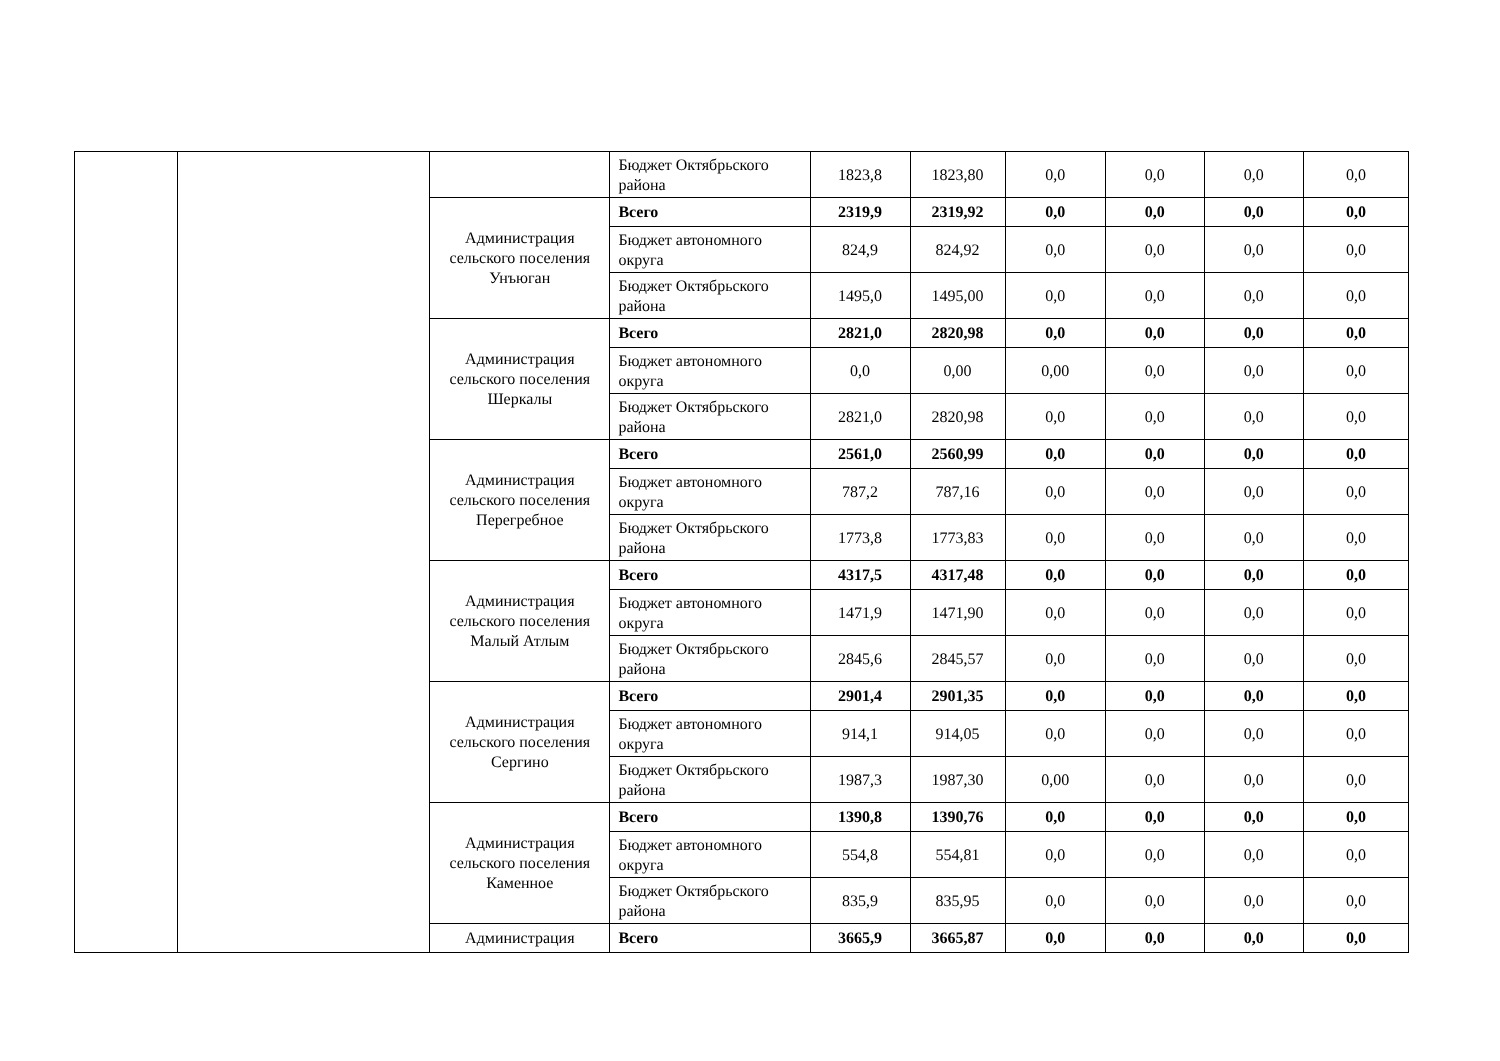| | | | Бюджет Октябрьского района | 1823,8 | 1823,80 | 0,0 | 0,0 | 0,0 | 0,0 |
| | | Администрация сельского поселения Унъюган | Всего | 2319,9 | 2319,92 | 0,0 | 0,0 | 0,0 | 0,0 |
| | | | Бюджет автономного округа | 824,9 | 824,92 | 0,0 | 0,0 | 0,0 | 0,0 |
| | | | Бюджет Октябрьского района | 1495,0 | 1495,00 | 0,0 | 0,0 | 0,0 | 0,0 |
| | | Администрация сельского поселения Шеркалы | Всего | 2821,0 | 2820,98 | 0,0 | 0,0 | 0,0 | 0,0 |
| | | | Бюджет автономного округа | 0,0 | 0,00 | 0,00 | 0,0 | 0,0 | 0,0 |
| | | | Бюджет Октябрьского района | 2821,0 | 2820,98 | 0,0 | 0,0 | 0,0 | 0,0 |
| | | Администрация сельского поселения Перегребное | Всего | 2561,0 | 2560,99 | 0,0 | 0,0 | 0,0 | 0,0 |
| | | | Бюджет автономного округа | 787,2 | 787,16 | 0,0 | 0,0 | 0,0 | 0,0 |
| | | | Бюджет Октябрьского района | 1773,8 | 1773,83 | 0,0 | 0,0 | 0,0 | 0,0 |
| | | Администрация сельского поселения Малый Атлым | Всего | 4317,5 | 4317,48 | 0,0 | 0,0 | 0,0 | 0,0 |
| | | | Бюджет автономного округа | 1471,9 | 1471,90 | 0,0 | 0,0 | 0,0 | 0,0 |
| | | | Бюджет Октябрьского района | 2845,6 | 2845,57 | 0,0 | 0,0 | 0,0 | 0,0 |
| | | Администрация сельского поселения Сергино | Всего | 2901,4 | 2901,35 | 0,0 | 0,0 | 0,0 | 0,0 |
| | | | Бюджет автономного округа | 914,1 | 914,05 | 0,0 | 0,0 | 0,0 | 0,0 |
| | | | Бюджет Октябрьского района | 1987,3 | 1987,30 | 0,00 | 0,0 | 0,0 | 0,0 |
| | | Администрация сельского поселения Каменное | Всего | 1390,8 | 1390,76 | 0,0 | 0,0 | 0,0 | 0,0 |
| | | | Бюджет автономного округа | 554,8 | 554,81 | 0,0 | 0,0 | 0,0 | 0,0 |
| | | | Бюджет Октябрьского района | 835,9 | 835,95 | 0,0 | 0,0 | 0,0 | 0,0 |
| | | Администрация | Всего | 3665,9 | 3665,87 | 0,0 | 0,0 | 0,0 | 0,0 |